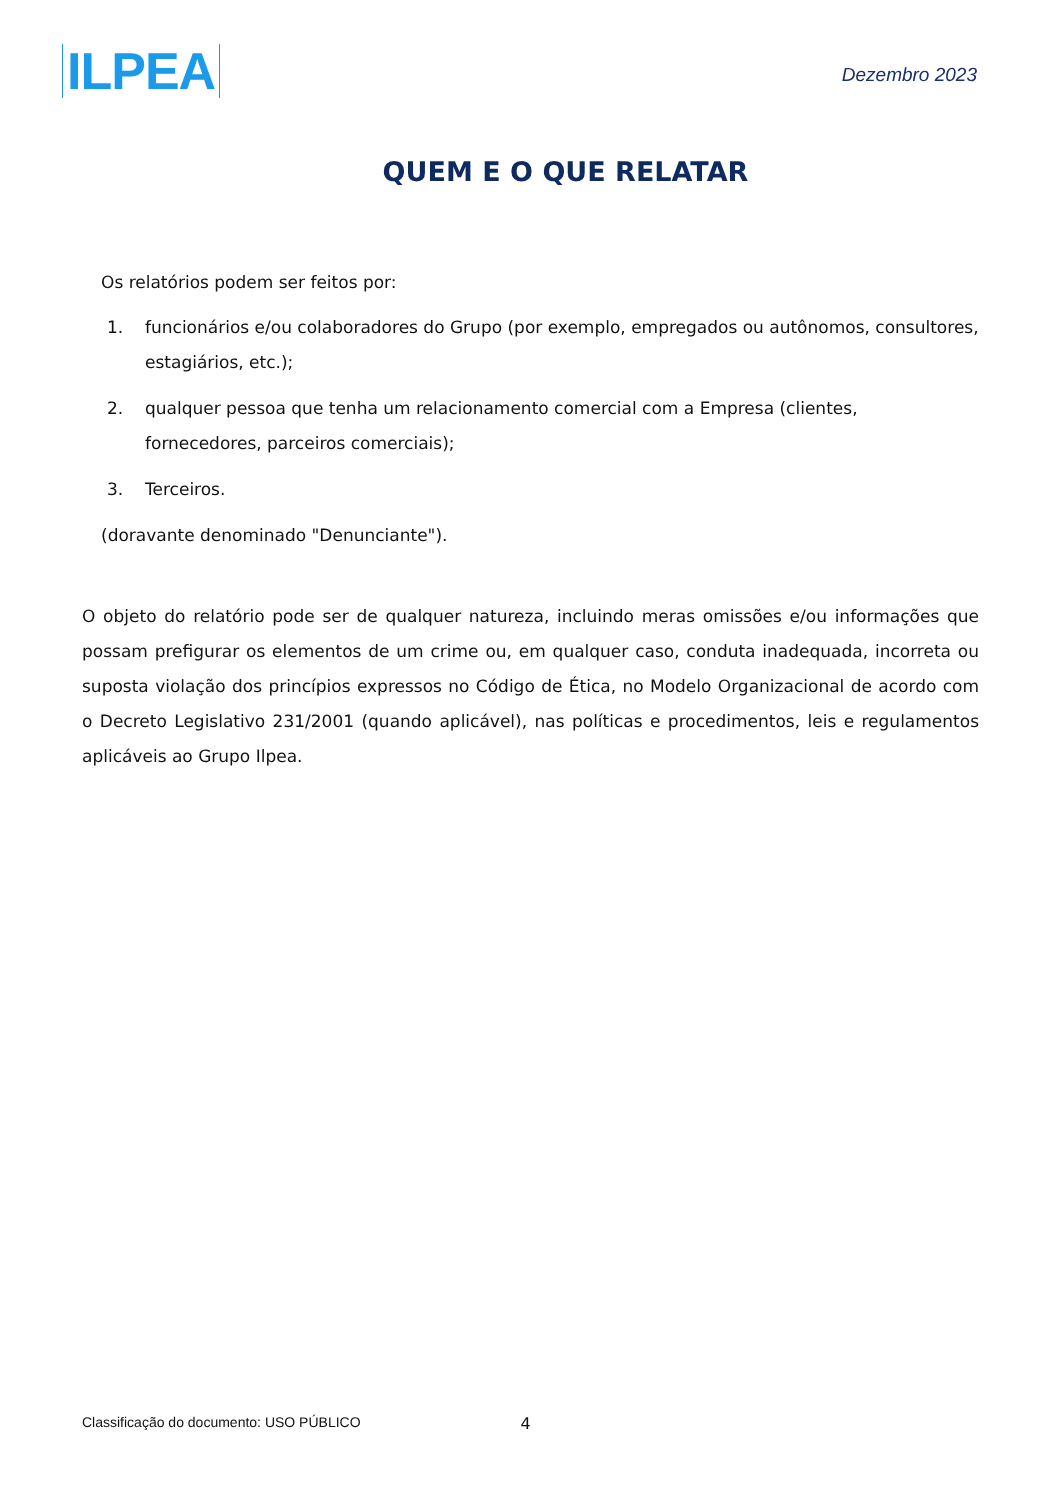ILPEA
Dezembro 2023
QUEM E O QUE RELATAR
Os relatórios podem ser feitos por:
1. funcionários e/ou colaboradores do Grupo (por exemplo, empregados ou autônomos, consultores, estagiários, etc.);
2. qualquer pessoa que tenha um relacionamento comercial com a Empresa (clientes, fornecedores, parceiros comerciais);
3. Terceiros.
(doravante denominado "Denunciante").
O objeto do relatório pode ser de qualquer natureza, incluindo meras omissões e/ou informações que possam prefigurar os elementos de um crime ou, em qualquer caso, conduta inadequada, incorreta ou suposta violação dos princípios expressos no Código de Ética, no Modelo Organizacional de acordo com o Decreto Legislativo 231/2001 (quando aplicável), nas políticas e procedimentos, leis e regulamentos aplicáveis ao Grupo Ilpea.
Classificação do documento: USO PÚBLICO 4